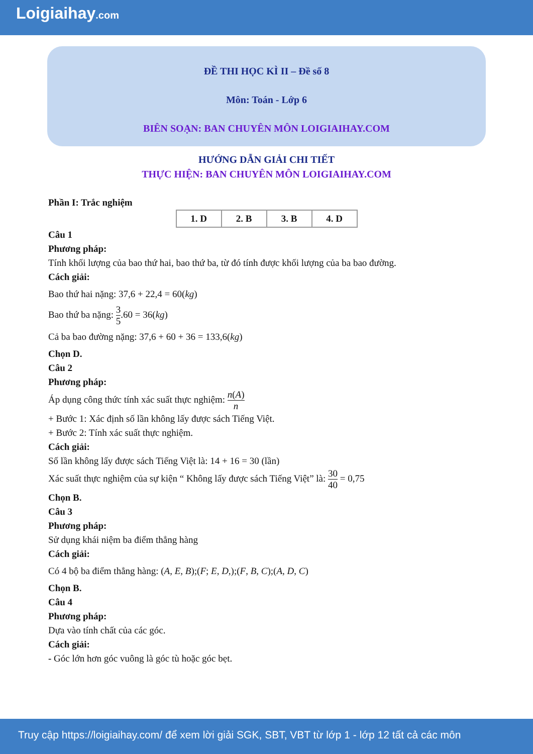Loigiaihay.com
ĐỀ THI HỌC KÌ II – Đề số 8
Môn: Toán - Lớp 6
BIÊN SOẠN: BAN CHUYÊN MÔN LOIGIAIHAY.COM
HƯỚNG DẪN GIẢI CHI TIẾT
THỰC HIỆN: BAN CHUYÊN MÔN LOIGIAIHAY.COM
Phần I: Trắc nghiệm
| 1. D | 2. B | 3. B | 4. D |
Câu 1
Phương pháp:
Tính khối lượng của bao thứ hai, bao thứ ba, từ đó tính được khối lượng của ba bao đường.
Cách giải:
Bao thứ hai nặng: 37,6 + 22,4 = 60(kg)
Bao thứ ba nặng: 3 5.60 = 36(kg)
Cả ba bao đường nặng: 37,6 + 60 + 36 = 133,6(kg)
Chọn D.
Câu 2
Phương pháp:
Áp dụng công thức tính xác suất thực nghiệm: n(A) n
+ Bước 1: Xác định số lần không lấy được sách Tiếng Việt.
+ Bước 2: Tính xác suất thực nghiệm.
Cách giải:
Số lần không lấy được sách Tiếng Việt là: 14 + 16 = 30 (lần)
Xác suất thực nghiệm của sự kiện “ Không lấy được sách Tiếng Việt” là: 30 40 = 0,75
Chọn B.
Câu 3
Phương pháp:
Sử dụng khái niệm ba điểm thẳng hàng
Cách giải:
Có 4 bộ ba điểm thẳng hàng: (A, E, B);(F; E, D,);(F, B, C);(A, D, C)
Chọn B.
Câu 4
Phương pháp:
Dựa vào tính chất của các góc.
Cách giải:
- Góc lớn hơn góc vuông là góc tù hoặc góc bẹt.
Truy cập https://loigiaihay.com/ để xem lời giải SGK, SBT, VBT từ lớp 1 - lớp 12 tất cả các môn